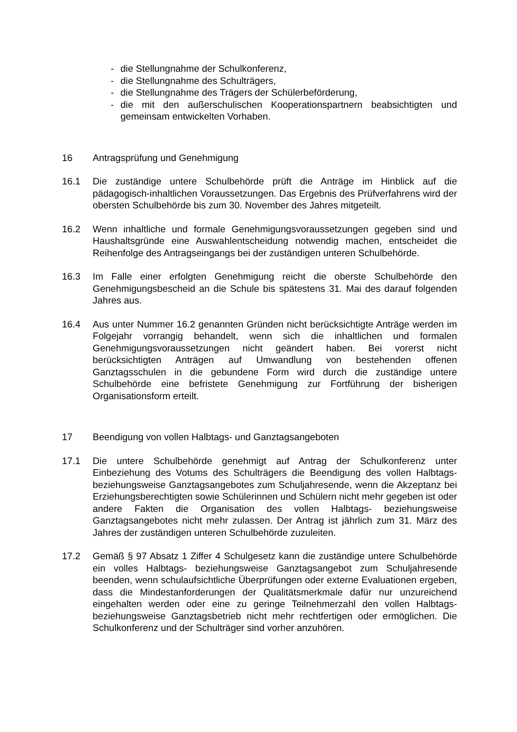- die Stellungnahme der Schulkonferenz,
- die Stellungnahme des Schulträgers,
- die Stellungnahme des Trägers der Schülerbeförderung,
- die mit den außerschulischen Kooperationspartnern beabsichtigten und gemeinsam entwickelten Vorhaben.
16 Antragsprüfung und Genehmigung
16.1 Die zuständige untere Schulbehörde prüft die Anträge im Hinblick auf die pädagogisch-inhaltlichen Voraussetzungen. Das Ergebnis des Prüfverfahrens wird der obersten Schulbehörde bis zum 30. November des Jahres mitgeteilt.
16.2 Wenn inhaltliche und formale Genehmigungsvoraussetzungen gegeben sind und Haushaltsgründe eine Auswahlentscheidung notwendig machen, entscheidet die Reihenfolge des Antragseingangs bei der zuständigen unteren Schulbehörde.
16.3 Im Falle einer erfolgten Genehmigung reicht die oberste Schulbehörde den Genehmigungsbescheid an die Schule bis spätestens 31. Mai des darauf folgenden Jahres aus.
16.4 Aus unter Nummer 16.2 genannten Gründen nicht berücksichtigte Anträge werden im Folgejahr vorrangig behandelt, wenn sich die inhaltlichen und formalen Genehmigungsvoraussetzungen nicht geändert haben. Bei vorerst nicht berücksichtigten Anträgen auf Umwandlung von bestehenden offenen Ganztagsschulen in die gebundene Form wird durch die zuständige untere Schulbehörde eine befristete Genehmigung zur Fortführung der bisherigen Organisationsform erteilt.
17 Beendigung von vollen Halbtags- und Ganztagsangeboten
17.1 Die untere Schulbehörde genehmigt auf Antrag der Schulkonferenz unter Einbeziehung des Votums des Schulträgers die Beendigung des vollen Halbtags-beziehungsweise Ganztagsangebotes zum Schuljahresende, wenn die Akzeptanz bei Erziehungsberechtigten sowie Schülerinnen und Schülern nicht mehr gegeben ist oder andere Fakten die Organisation des vollen Halbtags- beziehungsweise Ganztagsangebotes nicht mehr zulassen. Der Antrag ist jährlich zum 31. März des Jahres der zuständigen unteren Schulbehörde zuzuleiten.
17.2 Gemäß § 97 Absatz 1 Ziffer 4 Schulgesetz kann die zuständige untere Schulbehörde ein volles Halbtags- beziehungsweise Ganztagsangebot zum Schuljahresende beenden, wenn schulaufsichtliche Überprüfungen oder externe Evaluationen ergeben, dass die Mindestanforderungen der Qualitätsmerkmale dafür nur unzureichend eingehalten werden oder eine zu geringe Teilnehmerzahl den vollen Halbtags- beziehungsweise Ganztagsbetrieb nicht mehr rechtfertigen oder ermöglichen. Die Schulkonferenz und der Schulträger sind vorher anzuhören.